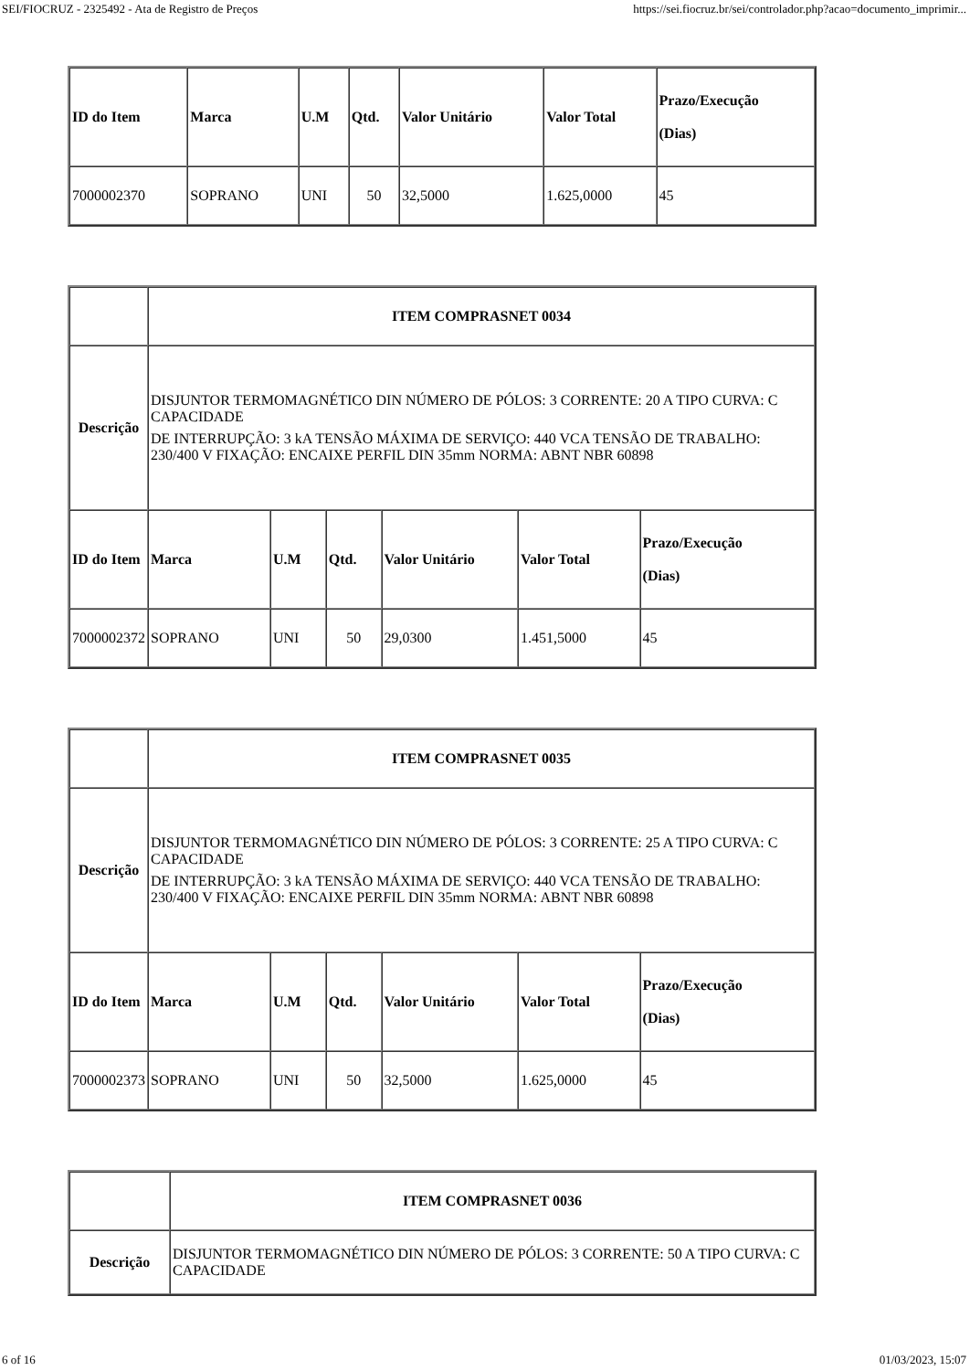SEI/FIOCRUZ - 2325492 - Ata de Registro de Preços https://sei.fiocruz.br/sei/controlador.php?acao=documento_imprimir...
| ID do Item | Marca | U.M | Qtd. | Valor Unitário | Valor Total | Prazo/Execução (Dias) |
| --- | --- | --- | --- | --- | --- | --- |
| 7000002370 | SOPRANO | UNI | 50 | 32,5000 | 1.625,0000 | 45 |
| | ITEM COMPRASNET 0034 | | | | | |
| Descrição | DISJUNTOR TERMOMAGNÉTICO DIN NÚMERO DE PÓLOS: 3 CORRENTE: 20 A TIPO CURVA: C CAPACIDADE DE INTERRUPÇÃO: 3 kA TENSÃO MÁXIMA DE SERVIÇO: 440 VCA TENSÃO DE TRABALHO: 230/400 V FIXAÇÃO: ENCAIXE PERFIL DIN 35mm NORMA: ABNT NBR 60898 | | | | | |
| ID do Item | Marca | U.M | Qtd. | Valor Unitário | Valor Total | Prazo/Execução (Dias) |
| 7000002372 | SOPRANO | UNI | 50 | 29,0300 | 1.451,5000 | 45 |
| | ITEM COMPRASNET 0035 | | | | | |
| Descrição | DISJUNTOR TERMOMAGNÉTICO DIN NÚMERO DE PÓLOS: 3 CORRENTE: 25 A TIPO CURVA: C CAPACIDADE DE INTERRUPÇÃO: 3 kA TENSÃO MÁXIMA DE SERVIÇO: 440 VCA TENSÃO DE TRABALHO: 230/400 V FIXAÇÃO: ENCAIXE PERFIL DIN 35mm NORMA: ABNT NBR 60898 | | | | | |
| ID do Item | Marca | U.M | Qtd. | Valor Unitário | Valor Total | Prazo/Execução (Dias) |
| 7000002373 | SOPRANO | UNI | 50 | 32,5000 | 1.625,0000 | 45 |
| | ITEM COMPRASNET 0036 |
| Descrição | DISJUNTOR TERMOMAGNÉTICO DIN NÚMERO DE PÓLOS: 3 CORRENTE: 50 A TIPO CURVA: C CAPACIDADE |
6 of 16 01/03/2023, 15:07